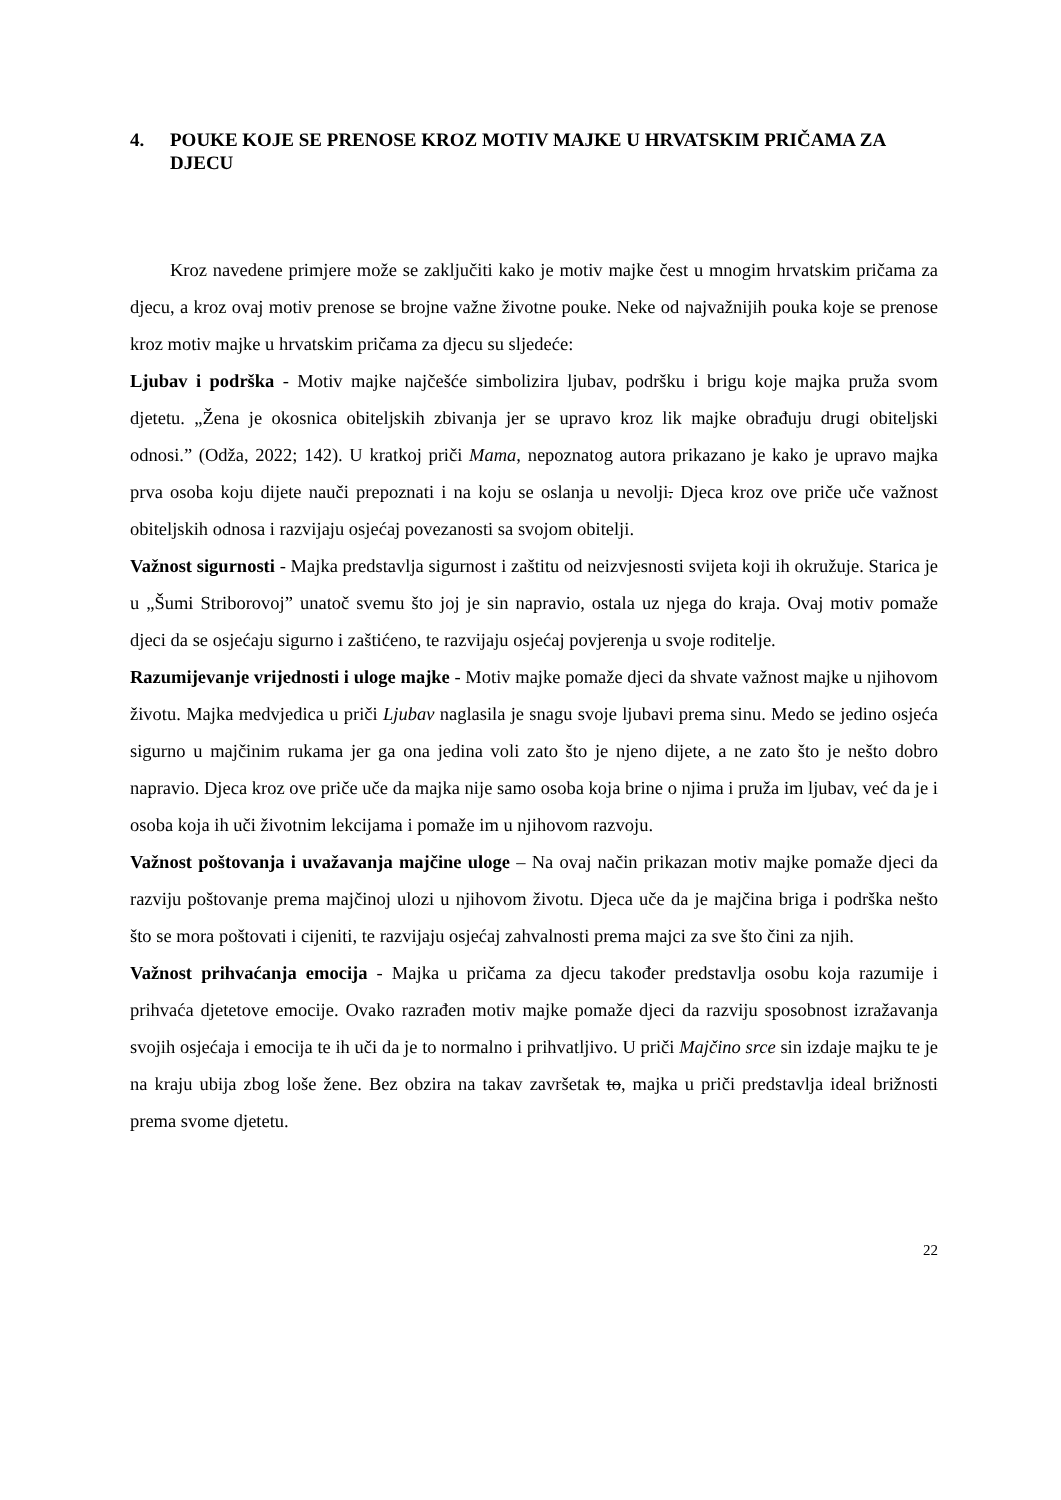4. POUKE KOJE SE PRENOSE KROZ MOTIV MAJKE U HRVATSKIM PRIČAMA ZA DJECU
Kroz navedene primjere može se zaključiti kako je motiv majke čest u mnogim hrvatskim pričama za djecu, a kroz ovaj motiv prenose se brojne važne životne pouke. Neke od najvažnijih pouka koje se prenose kroz motiv majke u hrvatskim pričama za djecu su sljedeće:
Ljubav i podrška - Motiv majke najčešće simbolizira ljubav, podršku i brigu koje majka pruža svom djetetu. „Žena je okosnica obiteljskih zbivanja jer se upravo kroz lik majke obrađuju drugi obiteljski odnosi.” (Odža, 2022; 142). U kratkoj priči Mama, nepoznatog autora prikazano je kako je upravo majka prva osoba koju dijete nauči prepoznati i na koju se oslanja u nevolji. Djeca kroz ove priče uče važnost obiteljskih odnosa i razvijaju osjećaj povezanosti sa svojom obitelji.
Važnost sigurnosti - Majka predstavlja sigurnost i zaštitu od neizvjesnosti svijeta koji ih okružuje. Starica je u „Šumi Striborovoj” unatoč svemu što joj je sin napravio, ostala uz njega do kraja. Ovaj motiv pomaže djeci da se osjećaju sigurno i zaštićeno, te razvijaju osjećaj povjerenja u svoje roditelje.
Razumijevanje vrijednosti i uloge majke - Motiv majke pomaže djeci da shvate važnost majke u njihovom životu. Majka medvjedica u priči Ljubav naglasila je snagu svoje ljubavi prema sinu. Medo se jedino osjeća sigurno u majčinim rukama jer ga ona jedina voli zato što je njeno dijete, a ne zato što je nešto dobro napravio. Djeca kroz ove priče uče da majka nije samo osoba koja brine o njima i pruža im ljubav, već da je i osoba koja ih uči životnim lekcijama i pomaže im u njihovom razvoju.
Važnost poštovanja i uvažavanja majčine uloge – Na ovaj način prikazan motiv majke pomaže djeci da razviju poštovanje prema majčinoj ulozi u njihovom životu. Djeca uče da je majčina briga i podrška nešto što se mora poštovati i cijeniti, te razvijaju osjećaj zahvalnosti prema majci za sve što čini za njih.
Važnost prihvaćanja emocija - Majka u pričama za djecu također predstavlja osobu koja razumije i prihvaća djetetove emocije. Ovako razrađen motiv majke pomaže djeci da razviju sposobnost izražavanja svojih osjećaja i emocija te ih uči da je to normalno i prihvatljivo. U priči Majčino srce sin izdaje majku te je na kraju ubija zbog loše žene. Bez obzira na takav završetak to, majka u priči predstavlja ideal brižnosti prema svome djetetu.
22